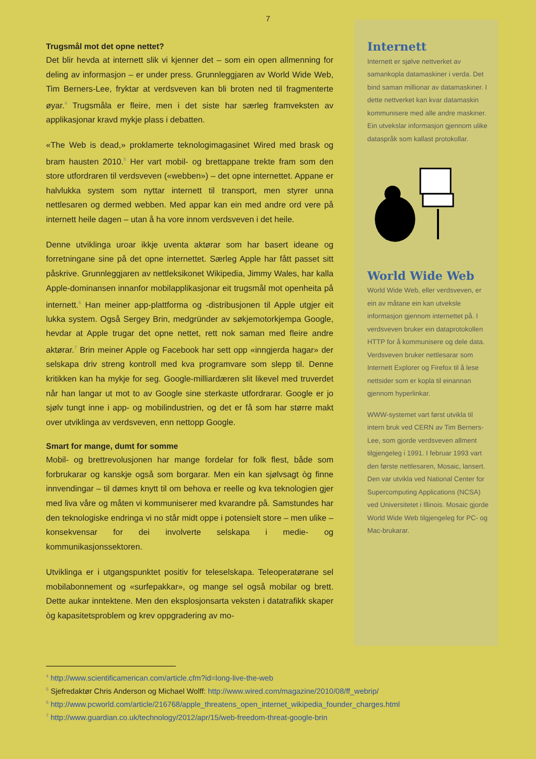7
Trugsmål mot det opne nettet?
Det blir hevda at internett slik vi kjenner det – som ein open allmenning for deling av informasjon – er under press. Grunnleggjaren av World Wide Web, Tim Berners-Lee, fryktar at verdsveven kan bli broten ned til fragmenterte øyar.<sup>4</sup> Trugsmåla er fleire, men i det siste har særleg framveksten av applikasjonar kravd mykje plass i debatten.
«The Web is dead,» proklamerte teknologimagasinet Wired med brask og bram hausten 2010.<sup>5</sup> Her vart mobil- og brettappane trekte fram som den store utfordraren til verdsveven («webben») – det opne internettet. Appane er halvlukka system som nyttar internett til transport, men styrer unna nettlesaren og dermed webben. Med appar kan ein med andre ord vere på internett heile dagen – utan å ha vore innom verdsveven i det heile.
Denne utviklinga uroar ikkje uventa aktørar som har basert ideane og forretningane sine på det opne internettet. Særleg Apple har fått passet sitt påskrive. Grunnleggjaren av nettleksikonet Wikipedia, Jimmy Wales, har kalla Apple-dominansen innanfor mobilapplikasjonar eit trugsmål mot openheita på internett.<sup>6</sup> Han meiner app-plattforma og -distribusjonen til Apple utgjer eit lukka system. Også Sergey Brin, medgründer av søkjemotorkjempa Google, hevdar at Apple trugar det opne nettet, rett nok saman med fleire andre aktørar.<sup>7</sup> Brin meiner Apple og Facebook har sett opp «inngjerda hagar» der selskapa driv streng kontroll med kva programvare som slepp til. Denne kritikken kan ha mykje for seg. Google-milliardæren slit likevel med truverdet når han langar ut mot to av Google sine sterkaste utfordrarar. Google er jo sjølv tungt inne i app- og mobilindustrien, og det er få som har større makt over utviklinga av verdsveven, enn nettopp Google.
Smart for mange, dumt for somme
Mobil- og brettrevolusjonen har mange fordelar for folk flest, både som forbrukarar og kanskje også som borgarar. Men ein kan sjølvsagt òg finne innvendingar – til dømes knytt til om behova er reelle og kva teknologien gjer med liva våre og måten vi kommuniserer med kvarandre på. Samstundes har den teknologiske endringa vi no står midt oppe i potensielt store – men ulike – konsekvensar for dei involverte selskapa i medie- og kommunikasjonssektoren.
Utviklinga er i utgangspunktet positiv for teleselskapa. Teleoperatørane sel mobilabonnement og «surfepakkar», og mange sel også mobilar og brett. Dette aukar inntektene. Men den eksplosjonsarta veksten i datatrafikk skaper òg kapasitetsproblem og krev oppgradering av mo-
Internett
Internett er sjølve nettverket av samankopla datamaskiner i verda. Det bind saman millionar av datamaskiner. I dette nettverket kan kvar datamaskin kommunisere med alle andre maskiner. Ein utvekslar informasjon gjennom ulike dataspråk som kallast protokollar.
World Wide Web
World Wide Web, eller verdsveven, er ein av måtane ein kan utveksle informasjon gjennom internettet på. I verdsveven bruker ein dataprotokollen HTTP for å kommunisere og dele data. Verdsveven bruker nettlesarar som Internett Explorer og Firefox til å lese nettsider som er kopla til einannan gjennom hyperlinkar.
WWW-systemet vart først utvikla til intern bruk ved CERN av Tim Berners-Lee, som gjorde verdsveven allment tilgjengeleg i 1991. I februar 1993 vart den første nettlesaren, Mosaic, lansert. Den var utvikla ved National Center for Supercomputing Applications (NCSA) ved Universitetet i Illinois. Mosaic gjorde World Wide Web tilgjengeleg for PC- og Mac-brukarar.
<sup>4</sup> http://www.scientificamerican.com/article.cfm?id=long-live-the-web
<sup>5</sup> Sjefredaktør Chris Anderson og Michael Wolff: http://www.wired.com/magazine/2010/08/ff_webrip/
<sup>6</sup> http://www.pcworld.com/article/216768/apple_threatens_open_internet_wikipedia_founder_charges.html
<sup>7</sup> http://www.guardian.co.uk/technology/2012/apr/15/web-freedom-threat-google-brin